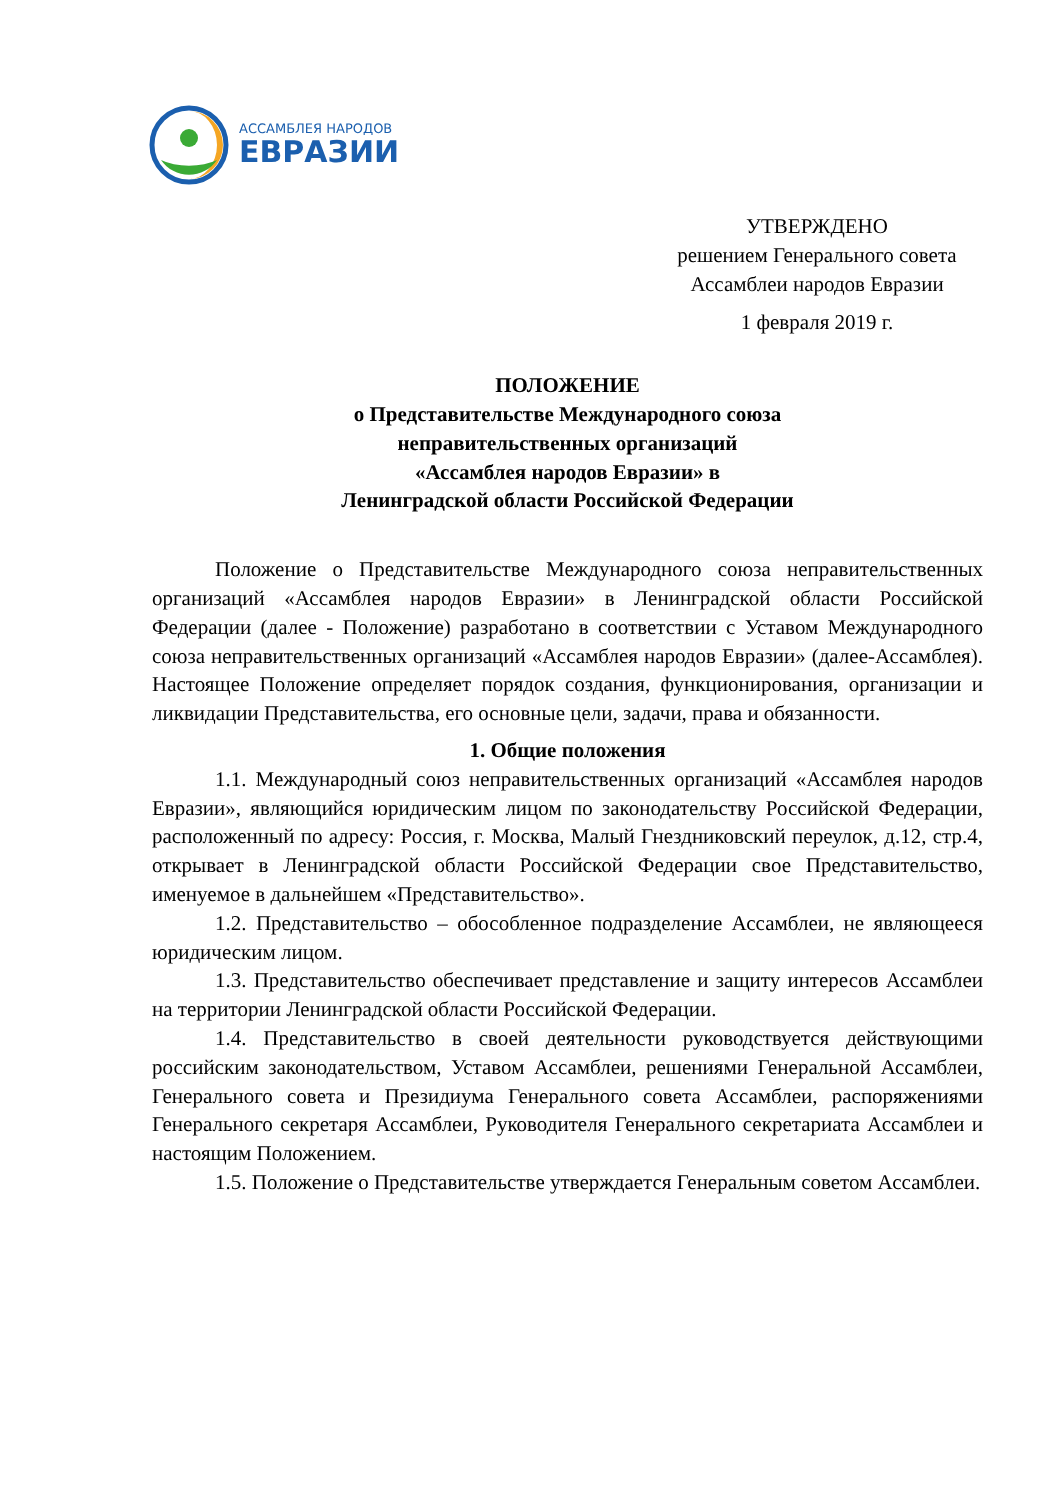АССАМБЛЕЯ НАРОДОВ
ЕВРАЗИИ
УТВЕРЖДЕНО
решением Генерального совета
Ассамблеи народов Евразии
1 февраля 2019 г.
ПОЛОЖЕНИЕ
о Представительстве Международного союза
неправительственных организаций
«Ассамблея народов Евразии» в
Ленинградской области Российской Федерации
Положение о Представительстве Международного союза неправительственных организаций «Ассамблея народов Евразии» в Ленинградской области Российской Федерации (далее - Положение) разработано в соответствии с Уставом Международного союза неправительственных организаций «Ассамблея народов Евразии» (далее-Ассамблея). Настоящее Положение определяет порядок создания, функционирования, организации и ликвидации Представительства, его основные цели, задачи, права и обязанности.
1. Общие положения
1.1. Международный союз неправительственных организаций «Ассамблея народов Евразии», являющийся юридическим лицом по законодательству Российской Федерации, расположенный по адресу: Россия, г. Москва, Малый Гнездниковский переулок, д.12, стр.4, открывает в Ленинградской области Российской Федерации свое Представительство, именуемое в дальнейшем «Представительство».
1.2. Представительство – обособленное подразделение Ассамблеи, не являющееся юридическим лицом.
1.3. Представительство обеспечивает представление и защиту интересов Ассамблеи на территории Ленинградской области Российской Федерации.
1.4. Представительство в своей деятельности руководствуется действующими российским законодательством, Уставом Ассамблеи, решениями Генеральной Ассамблеи, Генерального совета и Президиума Генерального совета Ассамблеи, распоряжениями Генерального секретаря Ассамблеи, Руководителя Генерального секретариата Ассамблеи и настоящим Положением.
1.5. Положение о Представительстве утверждается Генеральным советом Ассамблеи.